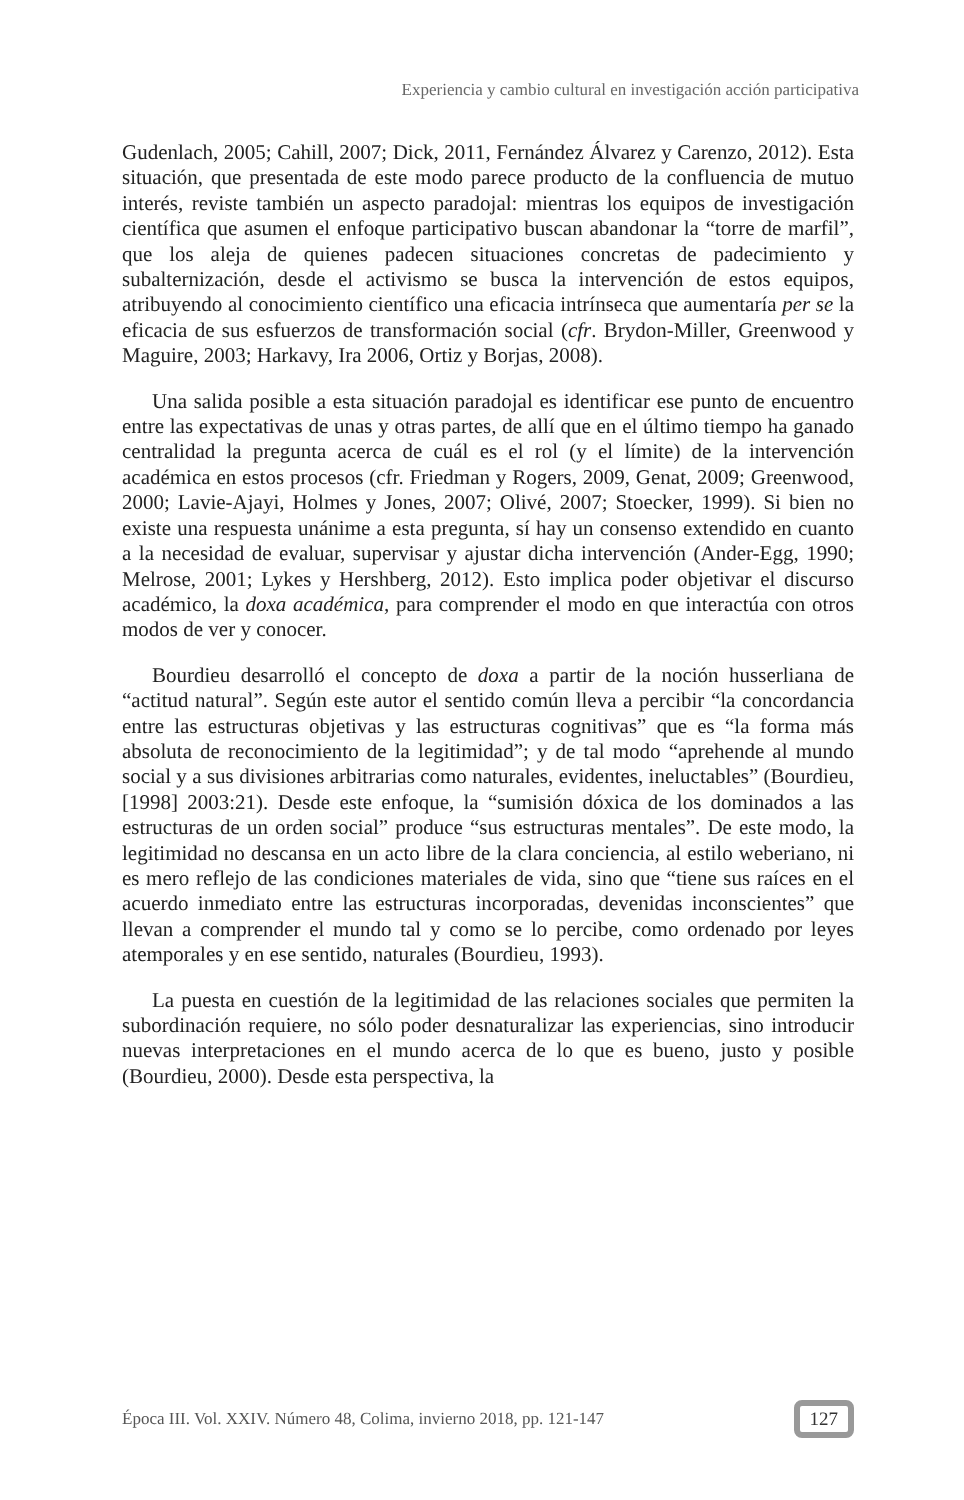Experiencia y cambio cultural en investigación acción participativa
Gudenlach, 2005; Cahill, 2007; Dick, 2011, Fernández Álvarez y Carenzo, 2012). Esta situación, que presentada de este modo parece producto de la confluencia de mutuo interés, reviste también un aspecto paradojal: mientras los equipos de investigación científica que asumen el enfoque participativo buscan abandonar la “torre de marfil”, que los aleja de quienes padecen situaciones concretas de padecimiento y subalternización, desde el activismo se busca la intervención de estos equipos, atribuyendo al conocimiento científico una eficacia intrínseca que aumentaría per se la eficacia de sus esfuerzos de transformación social (cfr. Brydon-Miller, Greenwood y Maguire, 2003; Harkavy, Ira 2006, Ortiz y Borjas, 2008).
Una salida posible a esta situación paradojal es identificar ese punto de encuentro entre las expectativas de unas y otras partes, de allí que en el último tiempo ha ganado centralidad la pregunta acerca de cuál es el rol (y el límite) de la intervención académica en estos procesos (cfr. Friedman y Rogers, 2009, Genat, 2009; Greenwood, 2000; Lavie-Ajayi, Holmes y Jones, 2007; Olivé, 2007; Stoecker, 1999). Si bien no existe una respuesta unánime a esta pregunta, sí hay un consenso extendido en cuanto a la necesidad de evaluar, supervisar y ajustar dicha intervención (Ander-Egg, 1990; Melrose, 2001; Lykes y Hershberg, 2012). Esto implica poder objetivar el discurso académico, la doxa académica, para comprender el modo en que interactúa con otros modos de ver y conocer.
Bourdieu desarrolló el concepto de doxa a partir de la noción husserliana de “actitud natural”. Según este autor el sentido común lleva a percibir “la concordancia entre las estructuras objetivas y las estructuras cognitivas” que es “la forma más absoluta de reconocimiento de la legitimidad”; y de tal modo “aprehende al mundo social y a sus divisiones arbitrarias como naturales, evidentes, ineluctables” (Bourdieu, [1998] 2003:21). Desde este enfoque, la “sumisión dóxica de los dominados a las estructuras de un orden social” produce “sus estructuras mentales”. De este modo, la legitimidad no descansa en un acto libre de la clara conciencia, al estilo weberiano, ni es mero reflejo de las condiciones materiales de vida, sino que “tiene sus raíces en el acuerdo inmediato entre las estructuras incorporadas, devenidas inconscientes” que llevan a comprender el mundo tal y como se lo percibe, como ordenado por leyes atemporales y en ese sentido, naturales (Bourdieu, 1993).
La puesta en cuestión de la legitimidad de las relaciones sociales que permiten la subordinación requiere, no sólo poder desnaturalizar las experiencias, sino introducir nuevas interpretaciones en el mundo acerca de lo que es bueno, justo y posible (Bourdieu, 2000). Desde esta perspectiva, la
Época III. Vol. XXIV. Número 48, Colima, invierno 2018, pp. 121-147 127